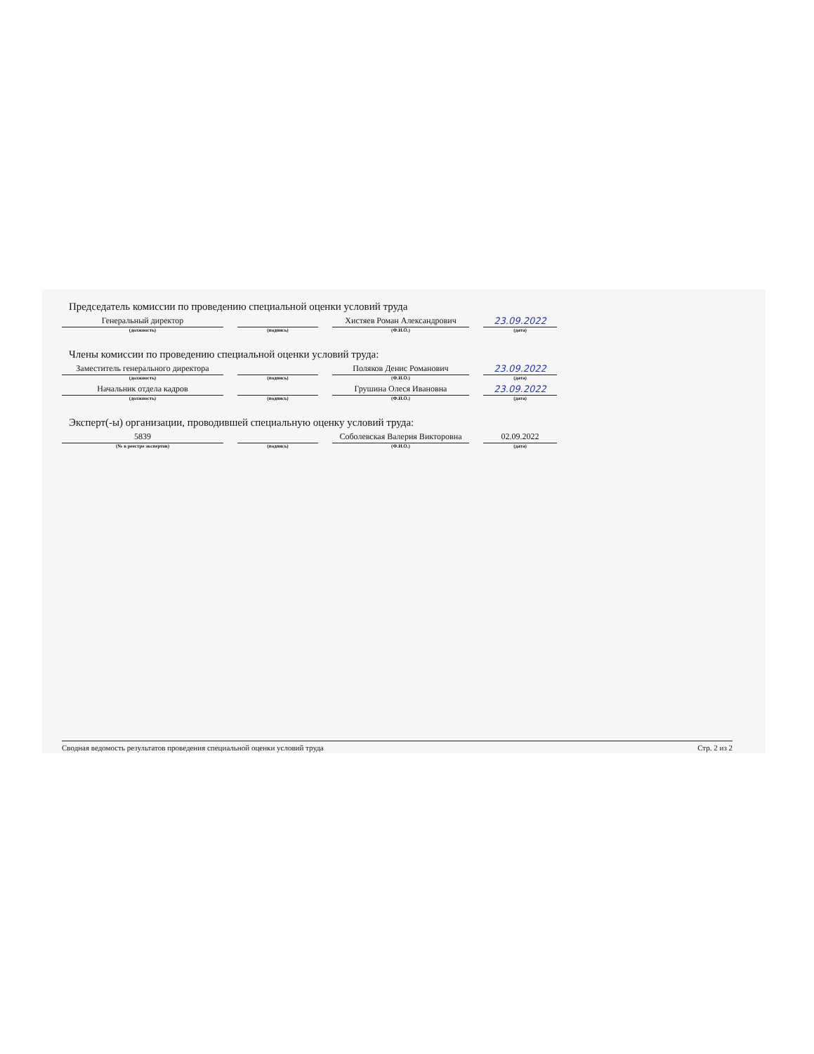Председатель комиссии по проведению специальной оценки условий труда
Генеральный директор
(должность)
(подпись)
Хистяев Роман Александрович
(Ф.И.О.)
23.09.2022
(дата)
Члены комиссии по проведению специальной оценки условий труда:
Заместитель генерального директора
(должность)
(подпись)
Поляков Денис Романович
(Ф.И.О.)
23.09.2022
(дата)
Начальник отдела кадров
(должность)
(подпись)
Грушина Олеся Ивановна
(Ф.И.О.)
23.09.2022
(дата)
Эксперт(-ы) организации, проводившей специальную оценку условий труда:
5839
(№ в реестре экспертов)
(подпись)
Соболевская Валерия Викторовна
(Ф.И.О.)
02.09.2022
(дата)
Сводная ведомость результатов проведения специальной оценки условий труда Стр. 2 из 2